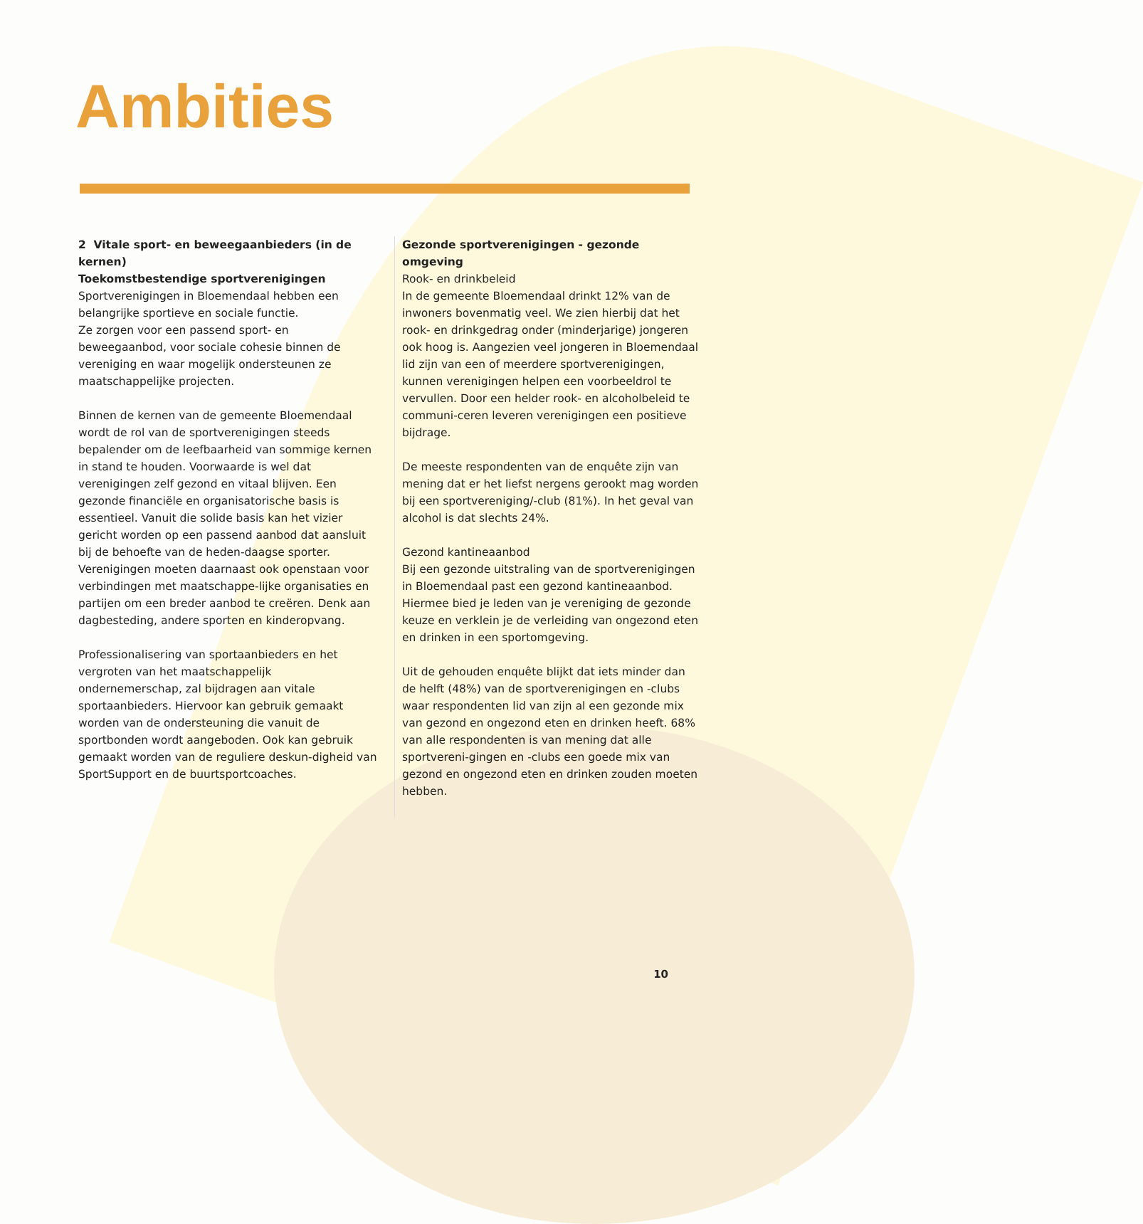Ambities
2 Vitale sport- en beweegaanbieders (in de kernen)
Toekomstbestendige sportverenigingen
Sportverenigingen in Bloemendaal hebben een belangrijke sportieve en sociale functie.
Ze zorgen voor een passend sport- en beweegaanbod, voor sociale cohesie binnen de vereniging en waar mogelijk ondersteunen ze maatschappelijke projecten.
Binnen de kernen van de gemeente Bloemendaal wordt de rol van de sportverenigingen steeds bepalender om de leefbaarheid van sommige kernen in stand te houden. Voorwaarde is wel dat verenigingen zelf gezond en vitaal blijven. Een gezonde financiële en organisatorische basis is essentieel. Vanuit die solide basis kan het vizier gericht worden op een passend aanbod dat aansluit bij de behoefte van de heden-daagse sporter. Verenigingen moeten daarnaast ook openstaan voor verbindingen met maatschappe-lijke organisaties en partijen om een breder aanbod te creëren. Denk aan dagbesteding, andere sporten en kinderopvang.
Professionalisering van sportaanbieders en het vergroten van het maatschappelijk ondernemerschap, zal bijdragen aan vitale sportaanbieders. Hiervoor kan gebruik gemaakt worden van de ondersteuning die vanuit de sportbonden wordt aangeboden. Ook kan gebruik gemaakt worden van de reguliere deskun-digheid van SportSupport en de buurtsportcoaches.
Gezonde sportverenigingen - gezonde omgeving
Rook- en drinkbeleid
In de gemeente Bloemendaal drinkt 12% van de inwoners bovenmatig veel. We zien hierbij dat het rook- en drinkgedrag onder (minderjarige) jongeren ook hoog is. Aangezien veel jongeren in Bloemendaal lid zijn van een of meerdere sportverenigingen, kunnen verenigingen helpen een voorbeeldrol te vervullen. Door een helder rook- en alcoholbeleid te communi-ceren leveren verenigingen een positieve bijdrage.
De meeste respondenten van de enquête zijn van mening dat er het liefst nergens gerookt mag worden bij een sportvereniging/-club (81%). In het geval van alcohol is dat slechts 24%.
Gezond kantineaanbod
Bij een gezonde uitstraling van de sportverenigingen in Bloemendaal past een gezond kantineaanbod. Hiermee bied je leden van je vereniging de gezonde keuze en verklein je de verleiding van ongezond eten en drinken in een sportomgeving.
Uit de gehouden enquête blijkt dat iets minder dan de helft (48%) van de sportverenigingen en -clubs waar respondenten lid van zijn al een gezonde mix van gezond en ongezond eten en drinken heeft. 68% van alle respondenten is van mening dat alle sportvereni-gingen en -clubs een goede mix van gezond en ongezond eten en drinken zouden moeten hebben.
10